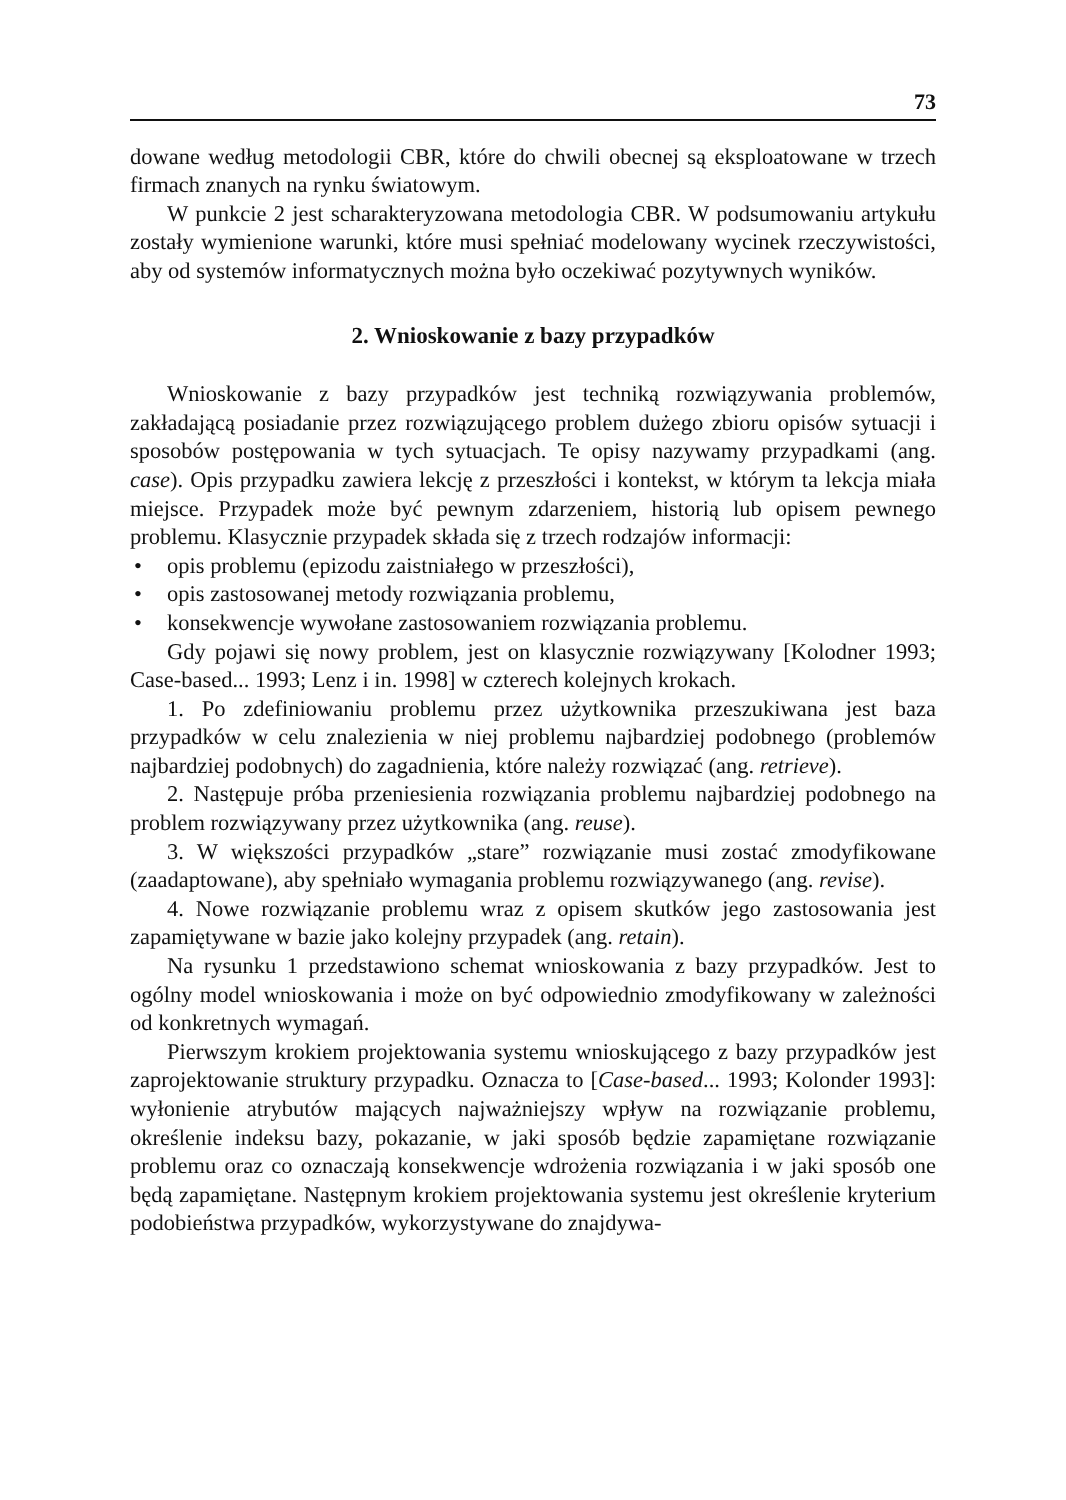73
dowane według metodologii CBR, które do chwili obecnej są eksploatowane w trzech firmach znanych na rynku światowym.
W punkcie 2 jest scharakteryzowana metodologia CBR. W podsumowaniu artykułu zostały wymienione warunki, które musi spełniać modelowany wycinek rzeczywistości, aby od systemów informatycznych można było oczekiwać pozytywnych wyników.
2. Wnioskowanie z bazy przypadków
Wnioskowanie z bazy przypadków jest techniką rozwiązywania problemów, zakładającą posiadanie przez rozwiązującego problem dużego zbioru opisów sytuacji i sposobów postępowania w tych sytuacjach. Te opisy nazywamy przypadkami (ang. case). Opis przypadku zawiera lekcję z przeszłości i kontekst, w którym ta lekcja miała miejsce. Przypadek może być pewnym zdarzeniem, historią lub opisem pewnego problemu. Klasycznie przypadek składa się z trzech rodzajów informacji:
• opis problemu (epizodu zaistniałego w przeszłości),
• opis zastosowanej metody rozwiązania problemu,
• konsekwencje wywołane zastosowaniem rozwiązania problemu.
Gdy pojawi się nowy problem, jest on klasycznie rozwiązywany [Kolodner 1993; Case-based... 1993; Lenz i in. 1998] w czterech kolejnych krokach.
1. Po zdefiniowaniu problemu przez użytkownika przeszukiwana jest baza przypadków w celu znalezienia w niej problemu najbardziej podobnego (problemów najbardziej podobnych) do zagadnienia, które należy rozwiązać (ang. retrieve).
2. Następuje próba przeniesienia rozwiązania problemu najbardziej podobnego na problem rozwiązywany przez użytkownika (ang. reuse).
3. W większości przypadków „stare” rozwiązanie musi zostać zmodyfikowane (zaadaptowane), aby spełniało wymagania problemu rozwiązywanego (ang. revise).
4. Nowe rozwiązanie problemu wraz z opisem skutków jego zastosowania jest zapamiętywane w bazie jako kolejny przypadek (ang. retain).
Na rysunku 1 przedstawiono schemat wnioskowania z bazy przypadków. Jest to ogólny model wnioskowania i może on być odpowiednio zmodyfikowany w zależności od konkretnych wymagań.
Pierwszym krokiem projektowania systemu wnioskującego z bazy przypadków jest zaprojektowanie struktury przypadku. Oznacza to [Case-based... 1993; Kolonder 1993]: wyłonienie atrybutów mających najważniejszy wpływ na rozwiązanie problemu, określenie indeksu bazy, pokazanie, w jaki sposób będzie zapamiętane rozwiązanie problemu oraz co oznaczają konsekwencje wdrożenia rozwiązania i w jaki sposób one będą zapamiętane. Następnym krokiem projektowania systemu jest określenie kryterium podobieństwa przypadków, wykorzystywane do znajdywa-